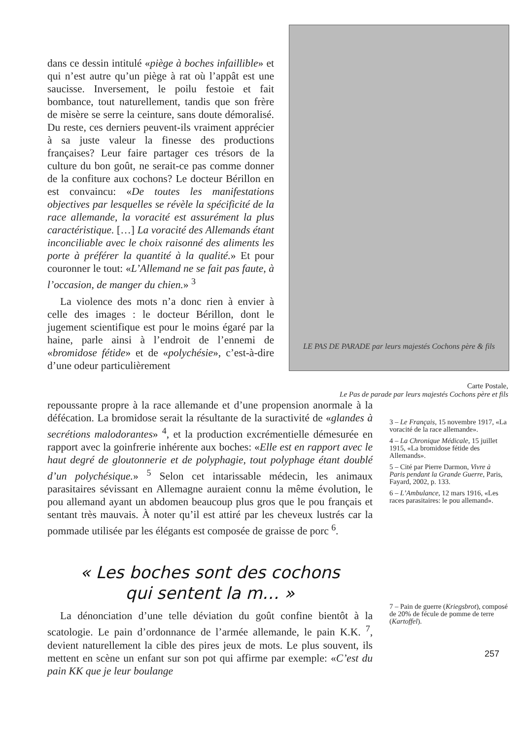dans ce dessin intitulé «piège à boches infaillible» et qui n’est autre qu’un piège à rat où l’appât est une saucisse. Inversement, le poilu festoie et fait bombance, tout naturellement, tandis que son frère de misère se serre la ceinture, sans doute démoralisé. Du reste, ces derniers peuvent-ils vraiment apprécier à sa juste valeur la finesse des productions françaises? Leur faire partager ces trésors de la culture du bon goût, ne serait-ce pas comme donner de la confiture aux cochons? Le docteur Bérillon en est convaincu: «De toutes les manifestations objectives par lesquelles se révèle la spécificité de la race allemande, la voracité est assurément la plus caractéristique. […] La voracité des Allemands étant inconciliable avec le choix raisonné des aliments les porte à préférer la quantité à la qualité.» Et pour couronner le tout: «L’Allemand ne se fait pas faute, à l’occasion, de manger du chien.» <sup>3</sup>
La violence des mots n’a donc rien à envier à celle des images : le docteur Bérillon, dont le jugement scientifique est pour le moins égaré par la haine, parle ainsi à l’endroit de l’ennemi de «bromidose fétide» et de «polychésie», c’est-à-dire d’une odeur particulièrement
LE PAS DE PARADE par leurs majestés Cochons père & fils
Carte Postale,
Le Pas de parade par leurs majestés Cochons père et fils
repoussante propre à la race allemande et d’une propension anormale à la défécation. La bromidose serait la résultante de la suractivité de «glandes à secrétions malodorantes» <sup>4</sup>, et la production excrémentielle démesurée en rapport avec la goinfrerie inhérente aux boches: «Elle est en rapport avec le haut degré de gloutonnerie et de polyphagie, tout polyphage étant doublé d’un polychésique.» <sup>5</sup> Selon cet intarissable médecin, les animaux parasitaires sévissant en Allemagne auraient connu la même évolution, le pou allemand ayant un abdomen beaucoup plus gros que le pou français et sentant très mauvais. À noter qu’il est attiré par les cheveux lustrés car la pommade utilisée par les élégants est composée de graisse de porc <sup>6</sup>.
« Les boches sont des cochons
qui sentent la m… »
La dénonciation d’une telle déviation du goût confine bientôt à la scatologie. Le pain d’ordonnance de l’armée allemande, le pain K.K. <sup>7</sup>, devient naturellement la cible des pires jeux de mots. Le plus souvent, ils mettent en scène un enfant sur son pot qui affirme par exemple: «C’est du pain KK que je leur boulange
3 – Le Français, 15 novembre 1917, «La voracité de la race allemande».
4 – La Chronique Médicale, 15 juillet 1915, «La bromidose fétide des Allemands».
5 – Cité par Pierre Darmon, Vivre à Paris pendant la Grande Guerre, Paris, Fayard, 2002, p. 133.
6 – L’Ambulance, 12 mars 1916, «Les races parasitaires: le pou allemand».
7 – Pain de guerre (Kriegsbrot), composé de 20% de fécule de pomme de terre (Kartoffel).
257